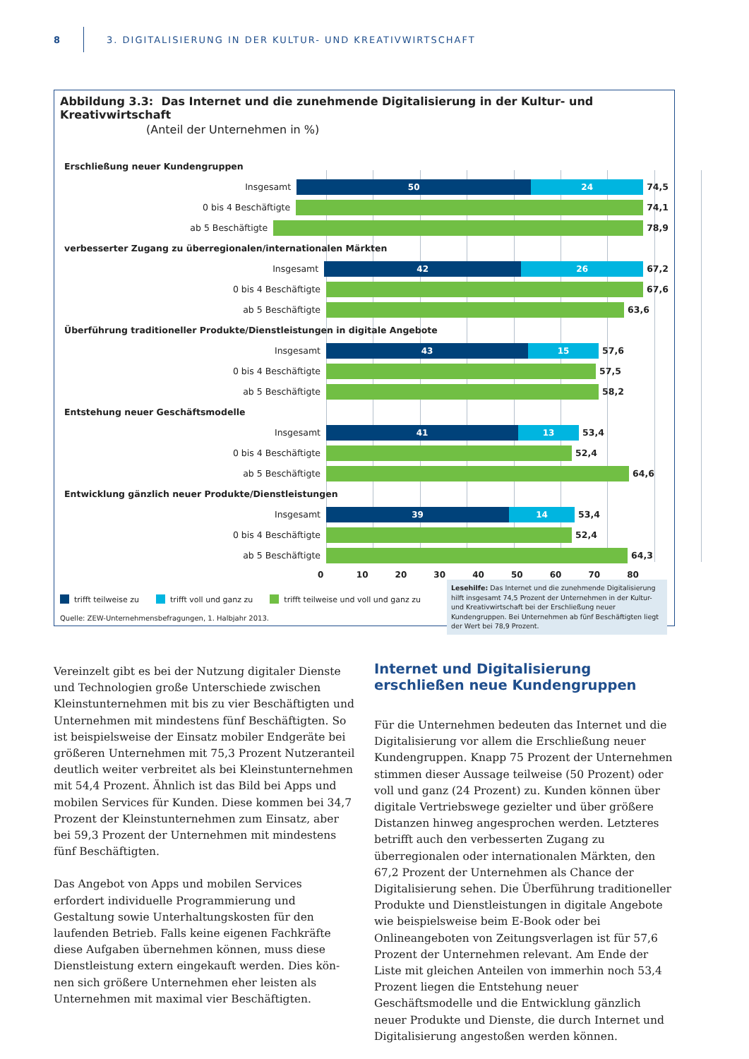8 3. DIGITALISIERUNG IN DER KULTUR- UND KREATIVWIRTSCHAFT
Abbildung 3.3: Das Internet und die zunehmende Digitalisierung in der Kultur- und Kreativwirtschaft
(Anteil der Unternehmen in %)
Erschließung neuer Kundengruppen
Insgesamt
50 24
74,5
0 bis 4 Beschäftigte 74,1
ab 5 Beschäftigte 78,9
verbesserter Zugang zu überregionalen/internationalen Märkten
Insgesamt
42 26
67,2
0 bis 4 Beschäftigte 67,6
ab 5 Beschäftigte 63,6
Überführung traditioneller Produkte/Dienstleistungen in digitale Angebote
Insgesamt
43 15
57,6
0 bis 4 Beschäftigte 57,5
ab 5 Beschäftigte 58,2
Entstehung neuer Geschäftsmodelle
Insgesamt
41 13
53,4
0 bis 4 Beschäftigte 52,4
ab 5 Beschäftigte 64,6
Entwicklung gänzlich neuer Produkte/Dienstleistungen
Insgesamt
39 14
53,4
0 bis 4 Beschäftigte 52,4
ab 5 Beschäftigte 64,3
0 10 20 30 40 50 60 70 80
trifft teilweise zu trifft voll und ganz zu trifft teilweise und voll und ganz zu
Quelle: ZEW-Unternehmensbefragungen, 1. Halbjahr 2013.
Lesehilfe: Das Internet und die zunehmende Digitalisierung hilft insgesamt 74,5 Prozent der Unternehmen in der Kultur- und Kreativ­wirtschaft bei der Erschließung neuer Kundengruppen. Bei Unter­nehmen ab fünf Beschäftigten liegt der Wert bei 78,9 Prozent.
Vereinzelt gibt es bei der Nutzung digitaler Dienste und Technologien große Unterschiede zwischen Kleinstunter­nehmen mit bis zu vier Beschäftigten und Unternehmen mit mindestens fünf Beschäftigten. So ist beispielsweise der Einsatz mobiler Endgeräte bei größeren Unternehmen mit 75,3 Prozent Nutzeranteil deutlich weiter verbreitet als bei Kleinstunternehmen mit 54,4 Prozent. Ähnlich ist das Bild bei Apps und mobilen Services für Kunden. Diese kommen bei 34,7 Prozent der Kleinstunternehmen zum Einsatz, aber bei 59,3 Prozent der Unternehmen mit mindestens fünf Beschäftigten.
Das Angebot von Apps und mobilen Services erfordert individuelle Programmierung und Gestaltung sowie Unter­haltungskosten für den laufenden Betrieb. Falls keine eige­nen Fachkräfte diese Aufgaben übernehmen können, muss diese Dienstleistung extern eingekauft werden. Dies kön­nen sich größere Unternehmen eher leisten als Unterneh­men mit maximal vier Beschäftigten.
Internet und Digitalisierung erschließen neue Kundengruppen
Für die Unternehmen bedeuten das Internet und die Digi­talisierung vor allem die Erschließung neuer Kundengrup­pen. Knapp 75 Prozent der Unternehmen stimmen dieser Aussage teilweise (50 Prozent) oder voll und ganz (24 Pro­zent) zu. Kunden können über digitale Vertriebswege gezielter und über größere Distanzen hinweg angesprochen werden. Letzteres betrifft auch den verbesserten Zugang zu überregionalen oder internationalen Märkten, den 67,2 Prozent der Unternehmen als Chance der Digitalisierung sehen. Die Überführung traditioneller Produkte und Dienstleistungen in digitale Angebote wie beispielsweise beim E-Book oder bei Onlineangeboten von Zeitungsverla­gen ist für 57,6 Prozent der Unternehmen relevant. Am Ende der Liste mit gleichen Anteilen von immerhin noch 53,4 Prozent liegen die Entstehung neuer Geschäftsmodelle und die Entwicklung gänzlich neuer Produkte und Dienste, die durch Internet und Digitalisierung angestoßen werden können.